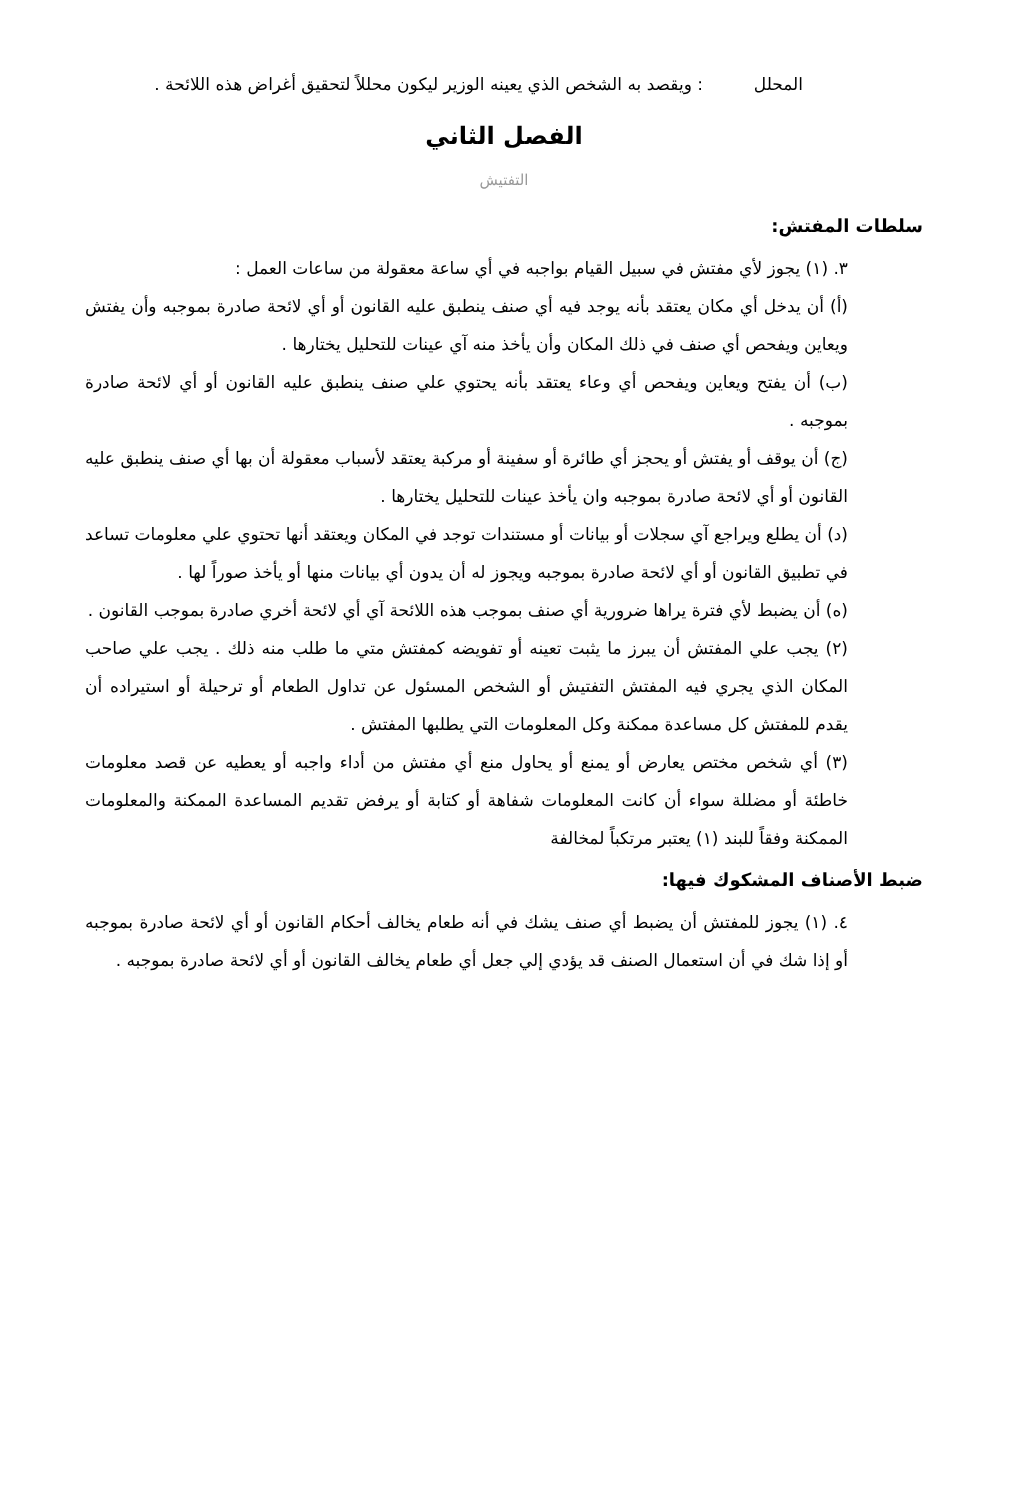المحلل : ويقصد به الشخص الذي يعينه الوزير ليكون محللاً لتحقيق أغراض هذه اللائحة .
الفصل الثاني
التفتيش
سلطات المفتش:
٣. (١) يجوز لأي مفتش في سبيل القيام بواجبه في أي ساعة معقولة من ساعات العمل :
(أ) أن يدخل أي مكان يعتقد بأنه يوجد فيه أي صنف ينطبق عليه القانون أو أي لائحة صادرة بموجبه وأن يفتش ويعاين ويفحص أي صنف في ذلك المكان وأن يأخذ منه آي عينات للتحليل يختارها .
(ب) أن يفتح ويعاين ويفحص أي وعاء يعتقد بأنه يحتوي علي صنف ينطبق عليه القانون أو أي لائحة صادرة بموجبه .
(ج) أن يوقف أو يفتش أو يحجز أي طائرة أو سفينة أو مركبة يعتقد لأسباب معقولة أن بها أي صنف ينطبق عليه القانون أو أي لائحة صادرة بموجبه وان يأخذ عينات للتحليل يختارها .
(د) أن يطلع ويراجع آي سجلات أو بيانات أو مستندات توجد في المكان ويعتقد أنها تحتوي علي معلومات تساعد في تطبيق القانون أو أي لائحة صادرة بموجبه ويجوز له أن يدون أي بيانات منها أو يأخذ صوراً لها .
(ه) أن يضبط لأي فترة يراها ضرورية أي صنف بموجب هذه اللائحة آي أي لائحة أخري صادرة بموجب القانون .
(٢) يجب علي المفتش أن يبرز ما يثبت تعينه أو تفويضه كمفتش متي ما طلب منه ذلك . يجب علي صاحب المكان الذي يجري فيه المفتش التفتيش أو الشخص المسئول عن تداول الطعام أو ترحيلة أو استيراده أن يقدم للمفتش كل مساعدة ممكنة وكل المعلومات التي يطلبها المفتش .
(٣) أي شخص مختص يعارض أو يمنع أو يحاول منع أي مفتش من أداء واجبه أو يعطيه عن قصد معلومات خاطئة أو مضللة سواء أن كانت المعلومات شفاهة أو كتابة أو يرفض تقديم المساعدة الممكنة والمعلومات الممكنة وفقاً للبند (١) يعتبر مرتكباً لمخالفة
ضبط الأصناف المشكوك فيها:
٤. (١) يجوز للمفتش أن يضبط أي صنف يشك في أنه طعام يخالف أحكام القانون أو أي لائحة صادرة بموجبه أو إذا شك في أن استعمال الصنف قد يؤدي إلي جعل أي طعام يخالف القانون أو أي لائحة صادرة بموجبه .